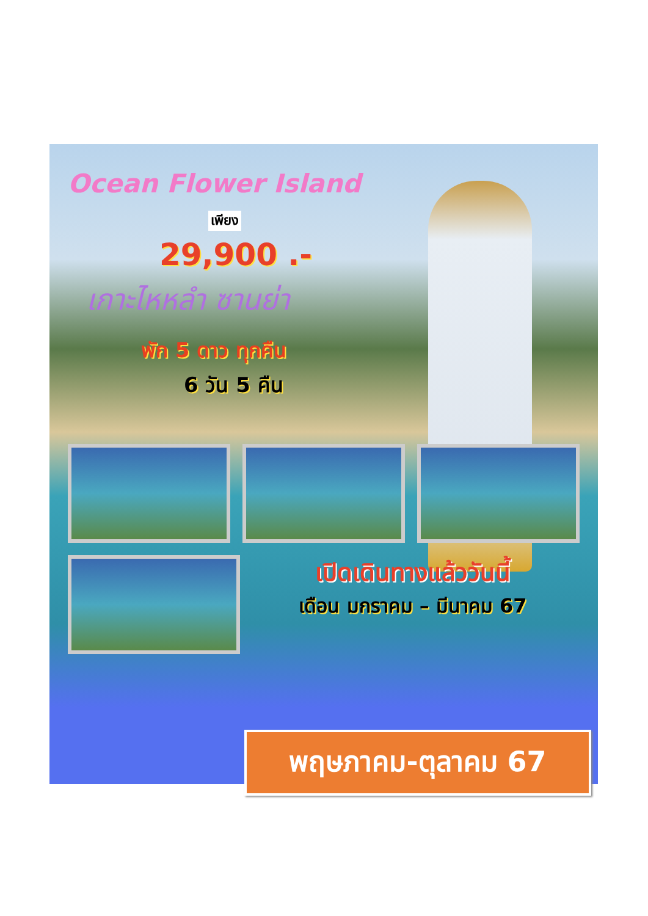Ocean Flower Island
เพียง
29,900 .-
เกาะไหหลำ ซานย่า
พัก 5 ดาว ทุกคืน
6 วัน 5 คืน
เปิดเดินทางแล้ววันนี้
เดือน มกราคม – มีนาคม 67
พฤษภาคม-ตุลาคม 67